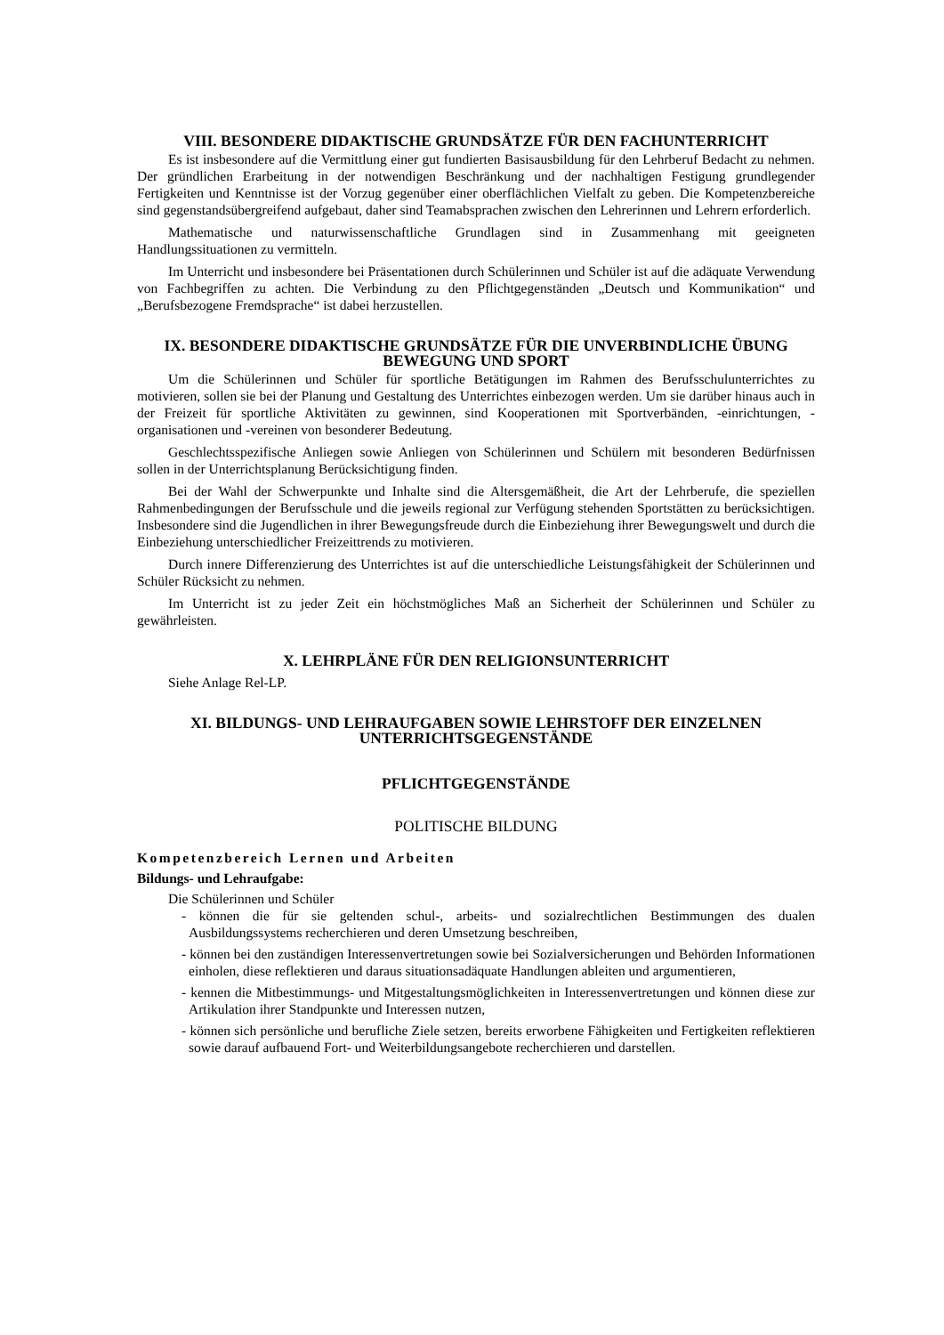VIII. BESONDERE DIDAKTISCHE GRUNDSÄTZE FÜR DEN FACHUNTERRICHT
Es ist insbesondere auf die Vermittlung einer gut fundierten Basisausbildung für den Lehrberuf Bedacht zu nehmen. Der gründlichen Erarbeitung in der notwendigen Beschränkung und der nachhaltigen Festigung grundlegender Fertigkeiten und Kenntnisse ist der Vorzug gegenüber einer oberflächlichen Vielfalt zu geben. Die Kompetenzbereiche sind gegenstandsübergreifend aufgebaut, daher sind Teamabsprachen zwischen den Lehrerinnen und Lehrern erforderlich.
Mathematische und naturwissenschaftliche Grundlagen sind in Zusammenhang mit geeigneten Handlungssituationen zu vermitteln.
Im Unterricht und insbesondere bei Präsentationen durch Schülerinnen und Schüler ist auf die adäquate Verwendung von Fachbegriffen zu achten. Die Verbindung zu den Pflichtgegenständen „Deutsch und Kommunikation“ und „Berufsbezogene Fremdsprache“ ist dabei herzustellen.
IX. BESONDERE DIDAKTISCHE GRUNDSÄTZE FÜR DIE UNVERBINDLICHE ÜBUNG BEWEGUNG UND SPORT
Um die Schülerinnen und Schüler für sportliche Betätigungen im Rahmen des Berufsschulunterrichtes zu motivieren, sollen sie bei der Planung und Gestaltung des Unterrichtes einbezogen werden. Um sie darüber hinaus auch in der Freizeit für sportliche Aktivitäten zu gewinnen, sind Kooperationen mit Sportverbänden, -einrichtungen, -organisationen und -vereinen von besonderer Bedeutung.
Geschlechtsspezifische Anliegen sowie Anliegen von Schülerinnen und Schülern mit besonderen Bedürfnissen sollen in der Unterrichtsplanung Berücksichtigung finden.
Bei der Wahl der Schwerpunkte und Inhalte sind die Altersgemäßheit, die Art der Lehrberufe, die speziellen Rahmenbedingungen der Berufsschule und die jeweils regional zur Verfügung stehenden Sportstätten zu berücksichtigen. Insbesondere sind die Jugendlichen in ihrer Bewegungsfreude durch die Einbeziehung ihrer Bewegungswelt und durch die Einbeziehung unterschiedlicher Freizeittrends zu motivieren.
Durch innere Differenzierung des Unterrichtes ist auf die unterschiedliche Leistungsfähigkeit der Schülerinnen und Schüler Rücksicht zu nehmen.
Im Unterricht ist zu jeder Zeit ein höchstmögliches Maß an Sicherheit der Schülerinnen und Schüler zu gewährleisten.
X. LEHRPLÄNE FÜR DEN RELIGIONSUNTERRICHT
Siehe Anlage Rel-LP.
XI. BILDUNGS- UND LEHRAUFGABEN SOWIE LEHRSTOFF DER EINZELNEN UNTERRICHTSGEGENSTÄNDE
PFLICHTGEGENSTÄNDE
POLITISCHE BILDUNG
Kompetenzbereich Lernen und Arbeiten
Bildungs- und Lehraufgabe:
Die Schülerinnen und Schüler
- können die für sie geltenden schul-, arbeits- und sozialrechtlichen Bestimmungen des dualen Ausbildungssystems recherchieren und deren Umsetzung beschreiben,
- können bei den zuständigen Interessenvertretungen sowie bei Sozialversicherungen und Behörden Informationen einholen, diese reflektieren und daraus situationsadäquate Handlungen ableiten und argumentieren,
- kennen die Mitbestimmungs- und Mitgestaltungsmöglichkeiten in Interessenvertretungen und können diese zur Artikulation ihrer Standpunkte und Interessen nutzen,
- können sich persönliche und berufliche Ziele setzen, bereits erworbene Fähigkeiten und Fertigkeiten reflektieren sowie darauf aufbauend Fort- und Weiterbildungsangebote recherchieren und darstellen.